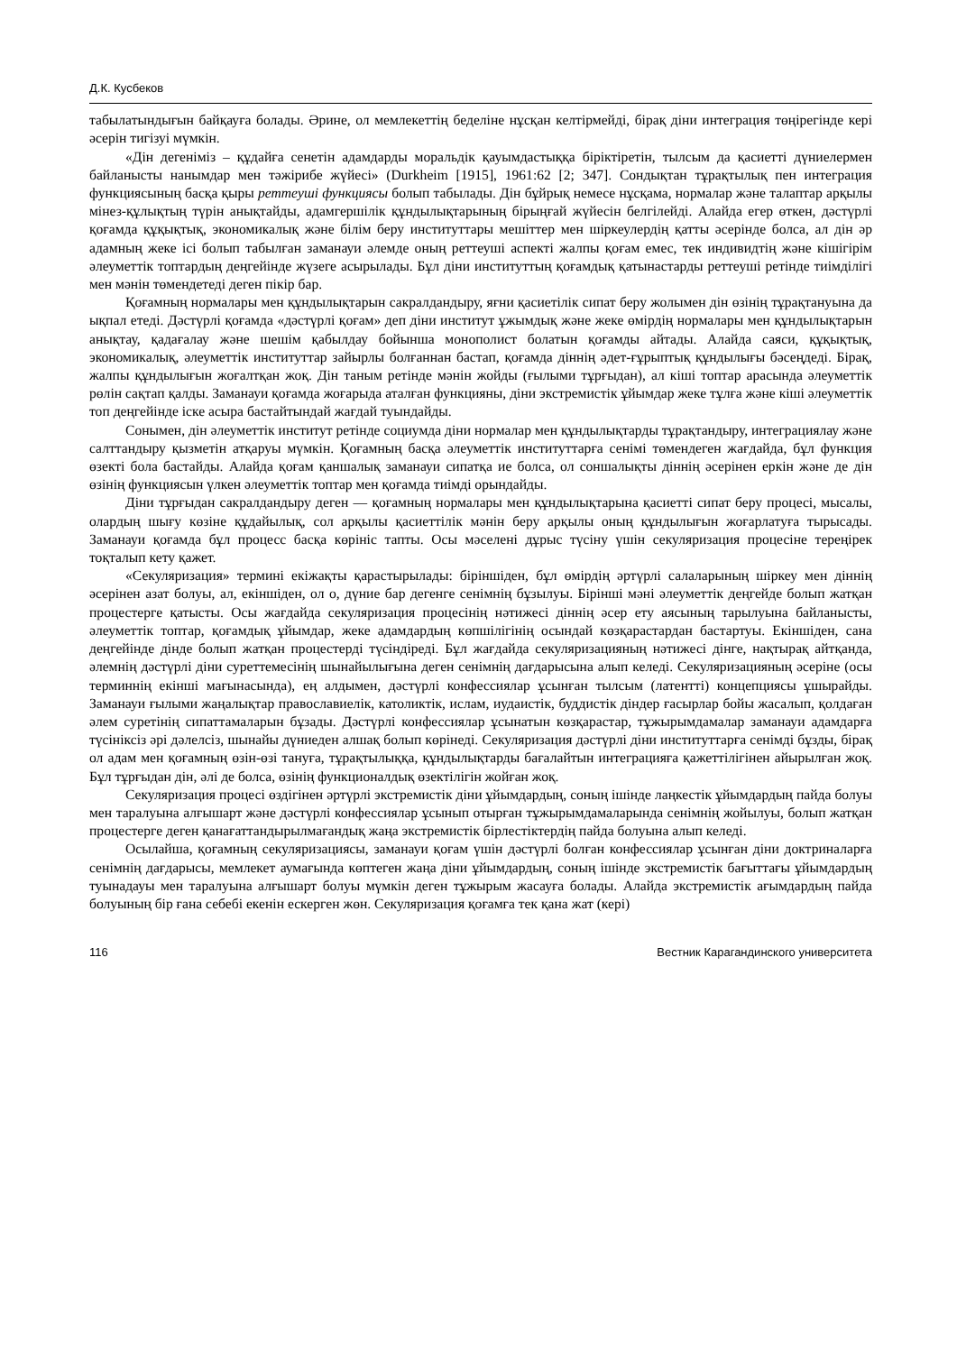Д.К. Кусбеков
табылатындығын байқауға болады. Әрине, ол мемлекеттің беделіне нұсқан келтірмейді, бірақ діни интеграция төңірегінде кері әсерін тигізуі мүмкін.
«Дін дегеніміз – құдайға сенетін адамдарды моральдік қауымдастыққа біріктіретін, тылсым да қасиетті дүниелермен байланысты нанымдар мен тәжірибе жүйесі» (Durkheim [1915], 1961:62 [2; 347]. Сондықтан тұрақтылық пен интеграция функциясының басқа қыры реттеуші функциясы болып табылады. Дін бұйрық немесе нұсқама, нормалар және талаптар арқылы мінез-құлықтың түрін анықтайды, адамгершілік құндылықтарының бірыңғай жүйесін белгілейді. Алайда егер өткен, дәстүрлі қоғамда құқықтық, экономикалық және білім беру институттары мешіттер мен шіркеулердің қатты әсерінде болса, ал дін әр адамның жеке ісі болып табылған заманауи әлемде оның реттеуші аспекті жалпы қоғам емес, тек индивидтің және кішігірім әлеуметтік топтардың деңгейінде жүзеге асырылады. Бұл діни институттың қоғамдық қатынастарды реттеуші ретінде тиімділігі мен мәнін төмендетеді деген пікір бар.
Қоғамның нормалары мен құндылықтарын сакралдандыру, яғни қасиетілік сипат беру жолымен дін өзінің тұрақтануына да ықпал етеді. Дәстүрлі қоғамда «дәстүрлі қоғам» деп діни институт ұжымдық және жеке өмірдің нормалары мен құндылықтарын анықтау, қадағалау және шешім қабылдау бойынша монополист болатын қоғамды айтады. Алайда саяси, құқықтық, экономикалық, әлеуметтік институттар зайырлы болғаннан бастап, қоғамда діннің әдет-ғұрыптық құндылығы бәсеңдеді. Бірақ, жалпы құндылығын жоғалтқан жоқ. Дін таным ретінде мәнін жойды (ғылыми тұрғыдан), ал кіші топтар арасында әлеуметтік рөлін сақтап қалды. Заманауи қоғамда жоғарыда аталған функцияны, діни экстремистік ұйымдар жеке тұлға және кіші әлеуметтік топ деңгейінде іске асыра бастайтындай жағдай туындайды.
Сонымен, дін әлеуметтік институт ретінде социумда діни нормалар мен құндылықтарды тұрақтандыру, интеграциялау және салттандыру қызметін атқаруы мүмкін. Қоғамның басқа әлеуметтік институттарға сенімі төмендеген жағдайда, бұл функция өзекті бола бастайды. Алайда қоғам қаншалық заманауи сипатқа ие болса, ол соншалықты діннің әсерінен еркін және де дін өзінің функциясын үлкен әлеуметтік топтар мен қоғамда тиімді орындайды.
Діни тұрғыдан сакралдандыру деген — қоғамның нормалары мен құндылықтарына қасиетті сипат беру процесі, мысалы, олардың шығу көзіне құдайылық, сол арқылы қасиеттілік мәнін беру арқылы оның құндылығын жоғарлатуға тырысады. Заманауи қоғамда бұл процесс басқа көрініс тапты. Осы мәселені дұрыс түсіну үшін секуляризация процесіне тереңірек тоқталып кету қажет.
«Секуляризация» термині екіжақты қарастырылады: біріншіден, бұл өмірдің әртүрлі салаларының шіркеу мен діннің әсерінен азат болуы, ал, екіншіден, ол о, дүние бар дегенге сенімнің бұзылуы. Бірінші мәні әлеуметтік деңгейде болып жатқан процестерге қатысты. Осы жағдайда секуляризация процесінің нәтижесі діннің әсер ету аясының тарылуына байланысты, әлеуметтік топтар, қоғамдық ұйымдар, жеке адамдардың көпшілігінің осындай көзқарастардан бастартуы. Екіншіден, сана деңгейінде дінде болып жатқан процестерді түсіндіреді. Бұл жағдайда секуляризацияның нәтижесі дінге, нақтырақ айтқанда, әлемнің дәстүрлі діни суреттемесінің шынайылығына деген сенімнің дағдарысына алып келеді. Секуляризацияның әсеріне (осы терминнің екінші мағынасында), ең алдымен, дәстүрлі конфессиялар ұсынған тылсым (латентті) концепциясы ұшырайды. Заманауи ғылыми жаңалықтар православиелік, католиктік, ислам, иудаистік, буддистік діндер ғасырлар бойы жасалып, қолдаған әлем суретінің сипаттамаларын бұзады. Дәстүрлі конфессиялар ұсынатын көзқарастар, тұжырымдамалар заманауи адамдарға түсініксіз әрі дәлелсіз, шынайы дүниеден алшақ болып көрінеді. Секуляризация дәстүрлі діни институттарға сенімді бұзды, бірақ ол адам мен қоғамның өзін-өзі тануға, тұрақтылыққа, құндылықтарды бағалайтын интеграцияға қажеттілігінен айырылған жоқ. Бұл тұрғыдан дін, әлі де болса, өзінің функционалдық өзектілігін жойған жоқ.
Секуляризация процесі өздігінен әртүрлі экстремистік діни ұйымдардың, соның ішінде лаңкестік ұйымдардың пайда болуы мен таралуына алғышарт және дәстүрлі конфессиялар ұсынып отырған тұжырымдамаларында сенімнің жойылуы, болып жатқан процестерге деген қанағаттандырылмағандық жаңа экстремистік бірлестіктердің пайда болуына алып келеді.
Осылайша, қоғамның секуляризациясы, заманауи қоғам үшін дәстүрлі болған конфессиялар ұсынған діни доктриналарға сенімнің дағдарысы, мемлекет аумағында көптеген жаңа діни ұйымдардың, соның ішінде экстремистік бағыттағы ұйымдардың туынадауы мен таралуына алғышарт болуы мүмкін деген тұжырым жасауға болады. Алайда экстремистік ағымдардың пайда болуының бір ғана себебі екенін ескерген жөн. Секуляризация қоғамға тек қана жат (кері)
116 Вестник Карагандинского университета